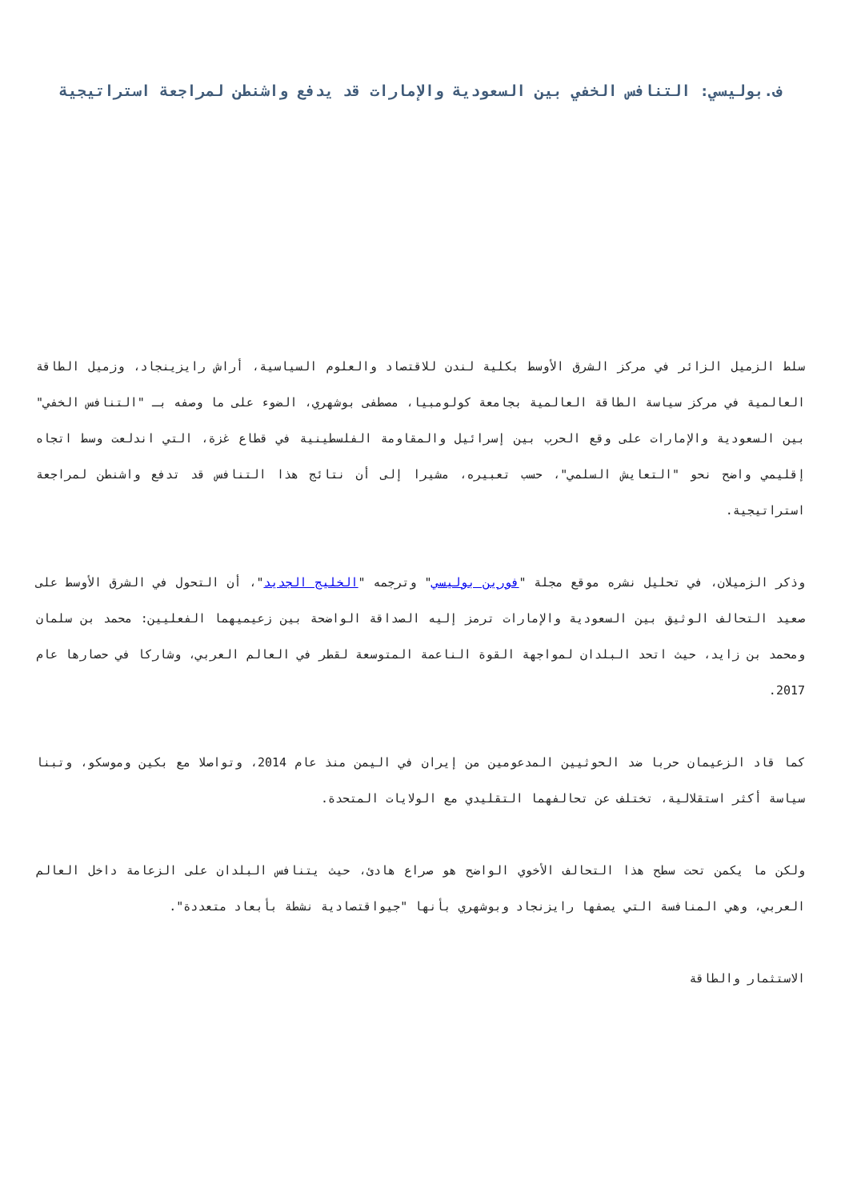ف.بوليسي: التنافس الخفي بين السعودية والإمارات قد يدفع واشنطن لمراجعة استراتيجية
سلط الزميل الزائر في مركز الشرق الأوسط بكلية لندن للاقتصاد والعلوم السياسية، أراش رايزينجاد، وزميل الطاقة العالمية في مركز سياسة الطاقة العالمية بجامعة كولومبيا، مصطفى بوشهري، الضوء على ما وصفه بـ "التنافس الخفي" بين السعودية والإمارات على وقع الحرب بين إسرائيل والمقاومة الفلسطينية في قطاع غزة، التي اندلعت وسط اتجاه إقليمي واضح نحو "التعايش السلمي"، حسب تعبيره، مشيرا إلى أن نتائج هذا التنافس قد تدفع واشنطن لمراجعة استراتيجية.
وذكر الزميلان، في تحليل نشره موقع مجلة "فورين بوليسي" وترجمه "الخليج الجديد"، أن التحول في الشرق الأوسط على صعيد التحالف الوثيق بين السعودية والإمارات ترمز إليه الصداقة الواضحة بين زعيميهما الفعليين: محمد بن سلمان ومحمد بن زايد، حيث اتحد البلدان لمواجهة القوة الناعمة المتوسعة لقطر في العالم العربي، وشاركا في حصارها عام 2017.
كما قاد الزعيمان حربا ضد الحوثيين المدعومين من إيران في اليمن منذ عام 2014، وتواصلا مع بكين وموسكو، وتبنا سياسة أكثر استقلالية، تختلف عن تحالفهما التقليدي مع الولايات المتحدة.
ولكن ما يكمن تحت سطح هذا التحالف الأخوي الواضح هو صراع هادئ، حيث يتنافس البلدان على الزعامة داخل العالم العربي، وهي المنافسة التي يصفها رايزنجاد وبوشهري بأنها "جيواقتصادية نشطة بأبعاد متعددة".
الاستثمار والطاقة